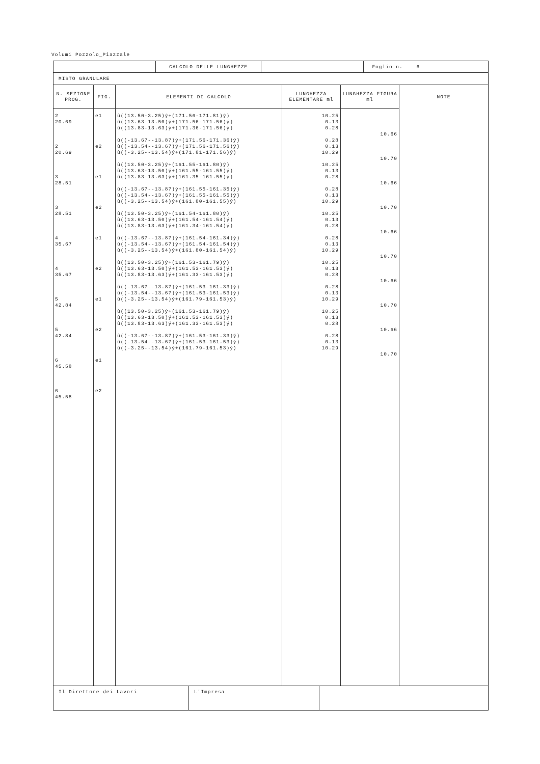Volumi Pozzolo_Piazzale
| | CALCOLO DELLE LUNGHEZZE | | Foglio n. 6 |
MISTO GRANULARE
| N. SEZIONE PROG. | FIG. | ELEMENTI DI CALCOLO | LUNGHEZZA ELEMENTARE ml | LUNGHEZZA FIGURA ml | NOTE |
| --- | --- | --- | --- | --- | --- |
| 2 20.69 2 20.69 3 28.51 3 28.51 4 35.67 4 35.67 5 42.84 5 42.84 6 45.58 6 45.58 | e1 e2 e1 e2 e1 e2 e1 e2 e1 e2 | û((13.50-3.25)ý+(171.56-171.81)ý) û((13.63-13.50)ý+(171.56-171.56)ý) û((13.83-13.63)ý+(171.36-171.56)ý) û((-13.67--13.87)ý+(171.56-171.36)ý) û((-13.54--13.67)ý+(171.56-171.56)ý) û((-3.25--13.54)ý+(171.81-171.56)ý) û((13.50-3.25)ý+(161.55-161.80)ý) û((13.63-13.50)ý+(161.55-161.55)ý) û((13.83-13.63)ý+(161.35-161.55)ý) û((-13.67--13.87)ý+(161.55-161.35)ý) û((-13.54--13.67)ý+(161.55-161.55)ý) û((-3.25--13.54)ý+(161.80-161.55)ý) û((13.50-3.25)ý+(161.54-161.80)ý) û((13.63-13.50)ý+(161.54-161.54)ý) û((13.83-13.63)ý+(161.34-161.54)ý) û((-13.67--13.87)ý+(161.54-161.34)ý) û((-13.54--13.67)ý+(161.54-161.54)ý) û((-3.25--13.54)ý+(161.80-161.54)ý) û((13.50-3.25)ý+(161.53-161.79)ý) û((13.63-13.50)ý+(161.53-161.53)ý) û((13.83-13.63)ý+(161.33-161.53)ý) û((-13.67--13.87)ý+(161.53-161.33)ý) û((-13.54--13.67)ý+(161.53-161.53)ý) û((-3.25--13.54)ý+(161.79-161.53)ý) û((13.50-3.25)ý+(161.53-161.79)ý) û((13.63-13.50)ý+(161.53-161.53)ý) û((13.83-13.63)ý+(161.33-161.53)ý) û((-13.67--13.87)ý+(161.53-161.33)ý) û((-13.54--13.67)ý+(161.53-161.53)ý) û((-3.25--13.54)ý+(161.79-161.53)ý) | 10.25 0.13 0.28 0.28 0.13 10.29 10.25 0.13 0.28 0.28 0.13 10.29 10.25 0.13 0.28 0.28 0.13 10.29 10.25 0.13 0.28 0.28 0.13 10.29 10.25 0.13 0.28 0.28 0.13 10.29 | 10.66 10.70 10.66 10.70 10.66 10.70 10.66 10.70 10.66 10.70 | |
| Il Direttore dei Lavori | L'Impresa | |